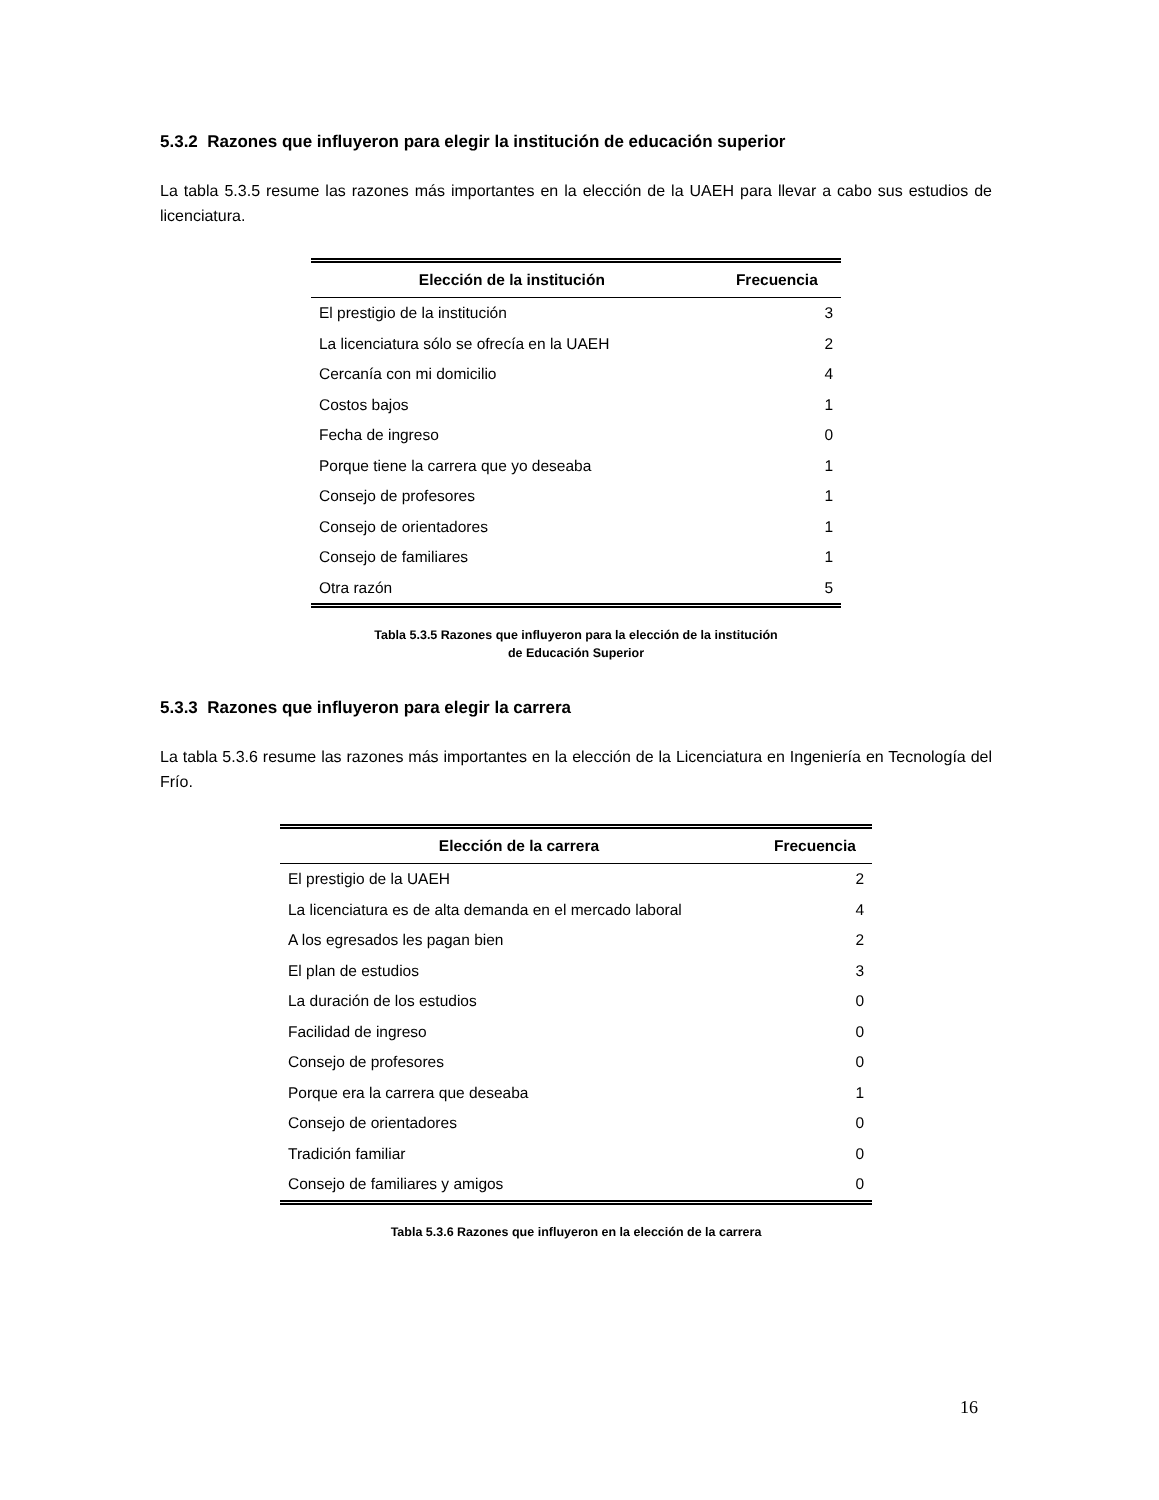5.3.2 Razones que influyeron para elegir la institución de educación superior
La tabla 5.3.5 resume las razones más importantes en la elección de la UAEH para llevar a cabo sus estudios de licenciatura.
| Elección de la institución | Frecuencia |
| --- | --- |
| El prestigio de la institución | 3 |
| La licenciatura sólo se ofrecía en la UAEH | 2 |
| Cercanía con mi domicilio | 4 |
| Costos bajos | 1 |
| Fecha de ingreso | 0 |
| Porque tiene la carrera que yo deseaba | 1 |
| Consejo de profesores | 1 |
| Consejo de orientadores | 1 |
| Consejo de familiares | 1 |
| Otra razón | 5 |
Tabla 5.3.5 Razones que influyeron para la elección de la institución
de Educación Superior
5.3.3 Razones que influyeron para elegir la carrera
La tabla 5.3.6 resume las razones más importantes en la elección de la Licenciatura en Ingeniería en Tecnología del Frío.
| Elección de la carrera | Frecuencia |
| --- | --- |
| El prestigio de la UAEH | 2 |
| La licenciatura es de alta demanda en el mercado laboral | 4 |
| A los egresados les pagan bien | 2 |
| El plan de estudios | 3 |
| La duración de los estudios | 0 |
| Facilidad de ingreso | 0 |
| Consejo de profesores | 0 |
| Porque era la carrera que deseaba | 1 |
| Consejo de orientadores | 0 |
| Tradición familiar | 0 |
| Consejo de familiares y amigos | 0 |
Tabla 5.3.6 Razones que influyeron en la elección de la carrera
16